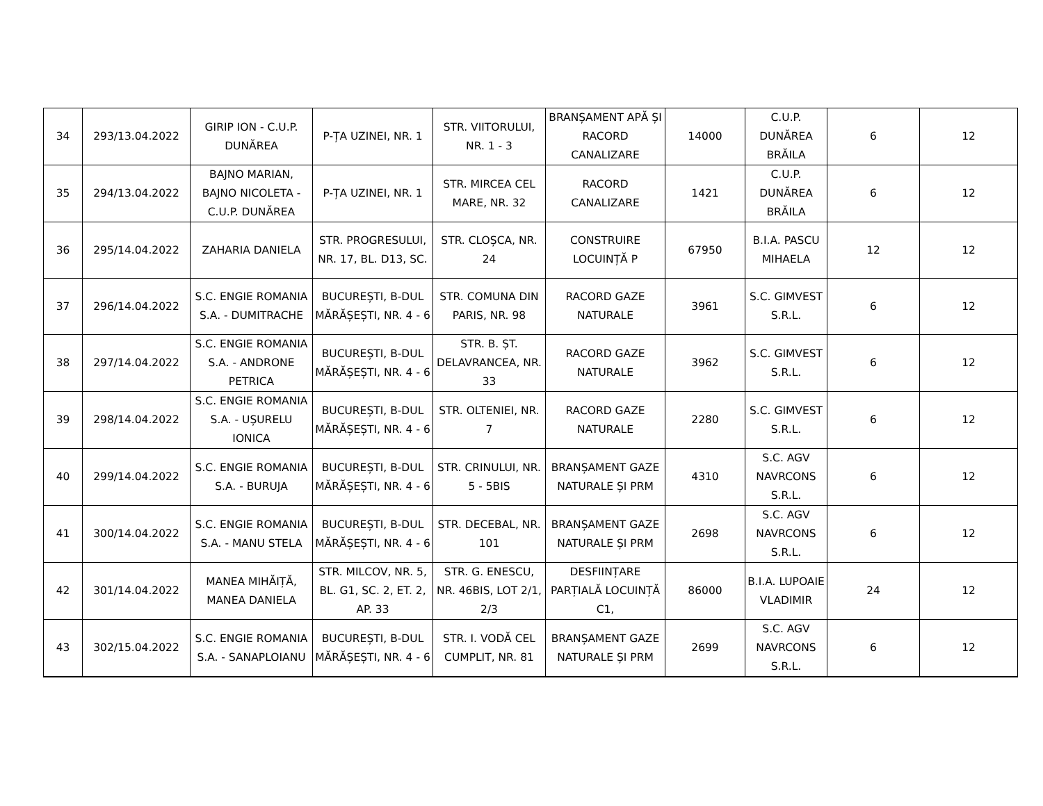| 34 | 293/13.04.2022 | GIRIP ION - C.U.P. DUNĂREA | P-ȚA UZINEI, NR. 1 | STR. VIITORULUI, NR. 1 - 3 | BRANȘAMENT APĂ ȘI RACORD CANALIZARE | 14000 | C.U.P. DUNĂREA BRĂILA | 6 | 12 |
| 35 | 294/13.04.2022 | BAJNO MARIAN, BAJNO NICOLETA - C.U.P. DUNĂREA | P-ȚA UZINEI, NR. 1 | STR. MIRCEA CEL MARE, NR. 32 | RACORD CANALIZARE | 1421 | C.U.P. DUNĂREA BRĂILA | 6 | 12 |
| 36 | 295/14.04.2022 | ZAHARIA DANIELA | STR. PROGRESULUI, NR. 17, BL. D13, SC. | STR. CLOȘCA, NR. 24 | CONSTRUIRE LOCUINȚĂ P | 67950 | B.I.A. PASCU MIHAELA | 12 | 12 |
| 37 | 296/14.04.2022 | S.C. ENGIE ROMANIA S.A. - DUMITRACHE | BUCUREȘTI, B-DUL MĂRĂȘEȘTI, NR. 4 - 6 | STR. COMUNA DIN PARIS, NR. 98 | RACORD GAZE NATURALE | 3961 | S.C. GIMVEST S.R.L. | 6 | 12 |
| 38 | 297/14.04.2022 | S.C. ENGIE ROMANIA S.A. - ANDRONE PETRICA | BUCUREȘTI, B-DUL MĂRĂȘEȘTI, NR. 4 - 6 | STR. B. ȘT. DELAVRANCEA, NR. 33 | RACORD GAZE NATURALE | 3962 | S.C. GIMVEST S.R.L. | 6 | 12 |
| 39 | 298/14.04.2022 | S.C. ENGIE ROMANIA S.A. - UȘURELU IONICA | BUCUREȘTI, B-DUL MĂRĂȘEȘTI, NR. 4 - 6 | STR. OLTENIEI, NR. 7 | RACORD GAZE NATURALE | 2280 | S.C. GIMVEST S.R.L. | 6 | 12 |
| 40 | 299/14.04.2022 | S.C. ENGIE ROMANIA S.A. - BURUJA | BUCUREȘTI, B-DUL MĂRĂȘEȘTI, NR. 4 - 6 | STR. CRINULUI, NR. 5 - 5BIS | BRANȘAMENT GAZE NATURALE ȘI PRM | 4310 | S.C. AGV NAVRCONS S.R.L. | 6 | 12 |
| 41 | 300/14.04.2022 | S.C. ENGIE ROMANIA S.A. - MANU STELA | BUCUREȘTI, B-DUL MĂRĂȘEȘTI, NR. 4 - 6 | STR. DECEBAL, NR. 101 | BRANȘAMENT GAZE NATURALE ȘI PRM | 2698 | S.C. AGV NAVRCONS S.R.L. | 6 | 12 |
| 42 | 301/14.04.2022 | MANEA MIHĂIȚĂ, MANEA DANIELA | STR. MILCOV, NR. 5, BL. G1, SC. 2, ET. 2, AP. 33 | STR. G. ENESCU, NR. 46BIS, LOT 2/1, 2/3 | DESFIINȚARE PARȚIALĂ LOCUINȚĂ C1, | 86000 | B.I.A. LUPOAIE VLADIMIR | 24 | 12 |
| 43 | 302/15.04.2022 | S.C. ENGIE ROMANIA S.A. - SANAPLOIANU | BUCUREȘTI, B-DUL MĂRĂȘEȘTI, NR. 4 - 6 | STR. I. VODĂ CEL CUMPLIT, NR. 81 | BRANȘAMENT GAZE NATURALE ȘI PRM | 2699 | S.C. AGV NAVRCONS S.R.L. | 6 | 12 |